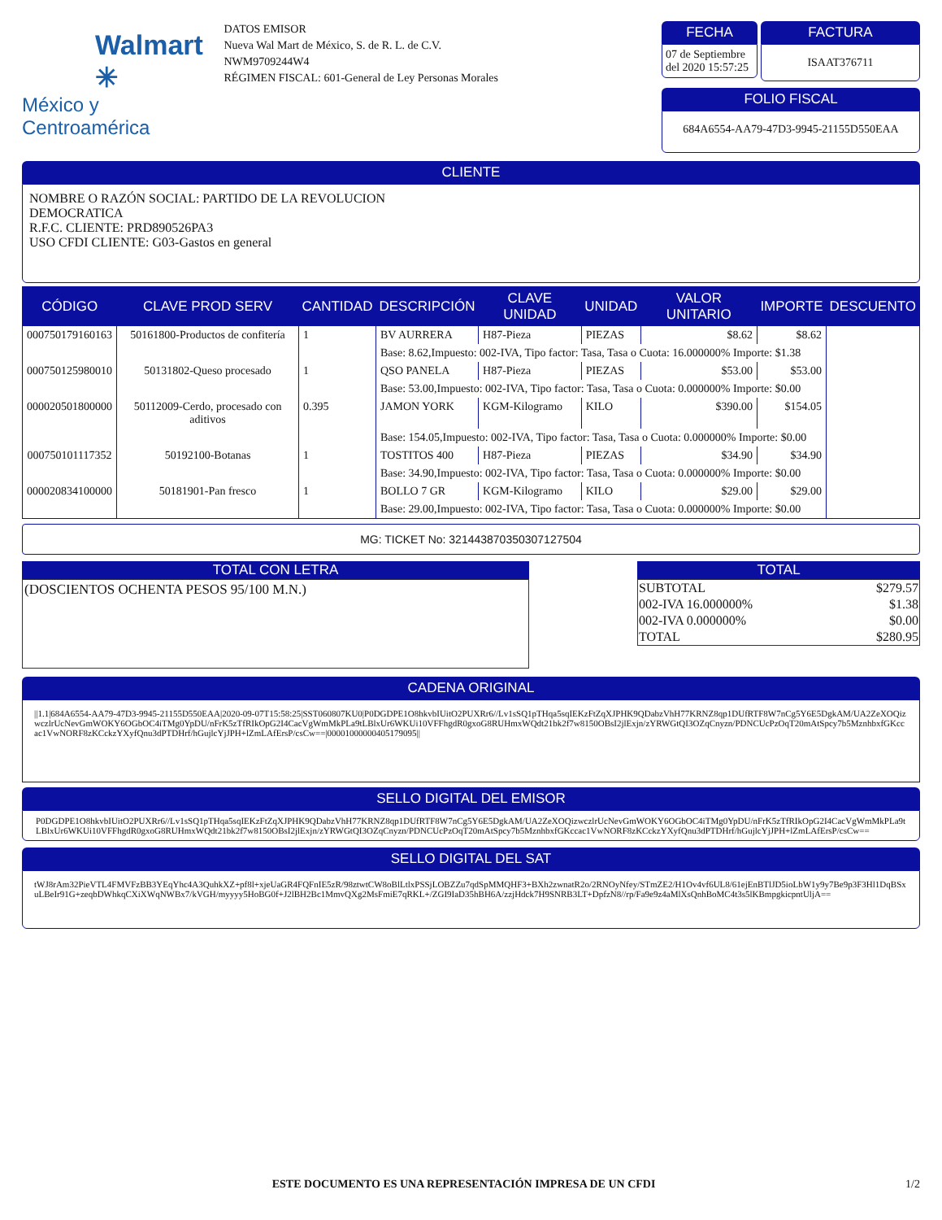Walmart ✳
México y Centroamérica
DATOS EMISOR
Nueva Wal Mart de México, S. de R. L. de C.V.
NWM9709244W4
RÉGIMEN FISCAL: 601-General de Ley Personas Morales
FECHA
07 de Septiembre del 2020 15:57:25
FACTURA
ISAAT376711
FOLIO FISCAL
684A6554-AA79-47D3-9945-21155D550EAA
CLIENTE
NOMBRE O RAZÓN SOCIAL: PARTIDO DE LA REVOLUCION
DEMOCRATICA
R.F.C. CLIENTE: PRD890526PA3
USO CFDI CLIENTE: G03-Gastos en general
| CÓDIGO | CLAVE PROD SERV | CANTIDAD | DESCRIPCIÓN | CLAVE UNIDAD | UNIDAD | VALOR UNITARIO | IMPORTE | DESCUENTO |
| --- | --- | --- | --- | --- | --- | --- | --- | --- |
| 000750179160163 | 50161800-Productos de confitería | 1 | BV AURRERA | H87-Pieza | PIEZAS | $8.62 | $8.62 | |
| | | | Base: 8.62,Impuesto: 002-IVA, Tipo factor: Tasa, Tasa o Cuota: 16.000000% Importe: $1.38 | | | | | |
| 000750125980010 | 50131802-Queso procesado | 1 | QSO PANELA | H87-Pieza | PIEZAS | $53.00 | $53.00 | |
| | | | Base: 53.00,Impuesto: 002-IVA, Tipo factor: Tasa, Tasa o Cuota: 0.000000% Importe: $0.00 | | | | | |
| 000020501800000 | 50112009-Cerdo, procesado con aditivos | 0.395 | JAMON YORK | KGM-Kilogramo | KILO | $390.00 | $154.05 | |
| | | | Base: 154.05,Impuesto: 002-IVA, Tipo factor: Tasa, Tasa o Cuota: 0.000000% Importe: $0.00 | | | | | |
| 000750101117352 | 50192100-Botanas | 1 | TOSTITOS 400 | H87-Pieza | PIEZAS | $34.90 | $34.90 | |
| | | | Base: 34.90,Impuesto: 002-IVA, Tipo factor: Tasa, Tasa o Cuota: 0.000000% Importe: $0.00 | | | | | |
| 000020834100000 | 50181901-Pan fresco | 1 | BOLLO 7 GR | KGM-Kilogramo | KILO | $29.00 | $29.00 | |
| | | | Base: 29.00,Impuesto: 002-IVA, Tipo factor: Tasa, Tasa o Cuota: 0.000000% Importe: $0.00 | | | | | |
MG: TICKET No: 32144387035030712750​4
TOTAL CON LETRA
(DOSCIENTOS OCHENTA PESOS 95/100 M.N.)
TOTAL
| SUBTOTAL | $279.57 |
| 002-IVA 16.000000% | $1.38 |
| 002-IVA 0.000000% | $0.00 |
| TOTAL | $280.95 |
CADENA ORIGINAL
||1.1|684A6554-AA79-47D3-9945-21155D550EAA|2020-09-07T15:58:25|SST060807KU0|P0DGDPE1O8hkvbIUitO2PUXRr6//Lv1sSQ1pTHqa5sqIEKzFtZqXJPHK9QDabzVhH77KRNZ8qp1DUfRTF8W7nCg5Y6E5DgkAM/UA2ZeXOQizwczlrUcNevGmWOKY6OGbOC4iTMg0YpDU/nFrK5zTfRIkOpG2I4CacVgWmMkPLa9tLBlxUr6WKUi10VFFhgdR0gxoG8RUHmxWQdt21bk2f7w8150OBsI2jlExjn/zYRWGtQI3OZqCnyzn/PDNCUcPzOqT20mAtSpcy7b5MznhbxfGKccac1VwNORF8zKCckzYXyfQnu3dPTDHrf/hGujlcYjJPH+lZmLAfErsP/csCw==|00001000000405179095||
SELLO DIGITAL DEL EMISOR
P0DGDPE1O8hkvbIUitO2PUXRr6//Lv1sSQ1pTHqa5sqIEKzFtZqXJPHK9QDabzVhH77KRNZ8qp1DUfRTF8W7nCg5Y6E5DgkAM/UA2ZeXOQizwczlrUcNevGmWOKY6OGbOC4iTMg0YpDU/nFrK5zTfRIkOpG2I4CacVgWmMkPLa9tLBlxUr6WKUi10VFFhgdR0gxoG8RUHmxWQdt21bk2f7w8150OBsI2jlExjn/zYRWGtQI3OZqCnyzn/PDNCUcPzOqT20mAtSpcy7b5MznhbxfGKccac1VwNORF8zKCckzYXyfQnu3dPTDHrf/hGujlcYjJPH+lZmLAfErsP/csCw==
SELLO DIGITAL DEL SAT
tWJ8rAm32PieVTL4FMVFzBB3YEqYhc4A3QuhkXZ+pf8l+xjeUaGR4FQFnIE5zR/98ztwtCW8oBlLtlxPSSjLOBZZu7qdSpMMQHF3+BXh2zwnatR2o/2RNOyNfey/STmZE2/H1Ov4vf6UL8/61ejEnBTlJD5ioLbW1y9y7Be9p3F3Hl1DqBSxuLBeIr91G+zeqbDWhkqCXiXWqNWBx7/kVGH/myyyy5HoBG0f+J2lBH2Bc1MmvQXg2MsFmiE7qRKL+/ZGI9IaD35hBH6A/zzjHdck7H9SNRB3LT+DpfzN8//rp/Fa9e9z4aMlXsQnhBoMC4t3s5lKBmpgkicpntUljA==
ESTE DOCUMENTO ES UNA REPRESENTACIÓN IMPRESA DE UN CFDI 1/2